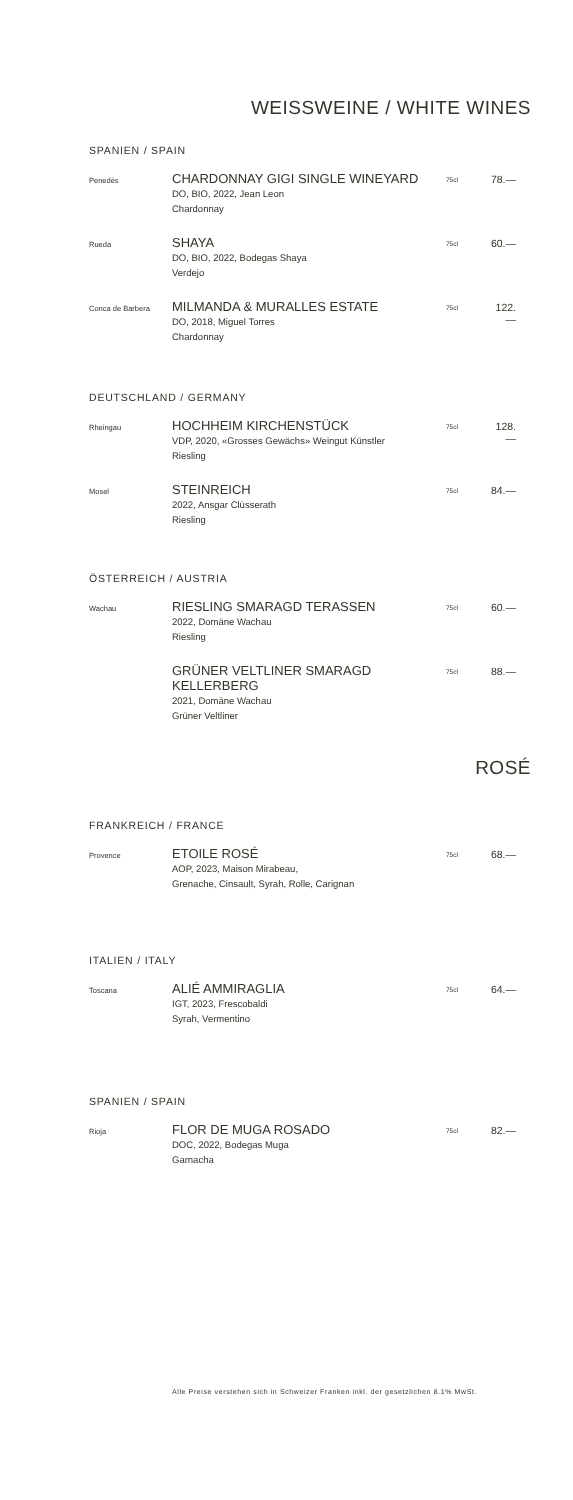WEISSWEINE / WHITE WINES
SPANIEN / SPAIN
| Penedés | CHARDONNAY GIGI SINGLE WINEYARD DO, BIO, 2022, Jean Leon Chardonnay | 75cl | 78.— |
| Rueda | SHAYA DO, BIO, 2022, Bodegas Shaya Verdejo | 75cl | 60.— |
| Conca de Barbera | MILMANDA & MURALLES ESTATE DO, 2018, Miguel Torres Chardonnay | 75cl | 122.— |
DEUTSCHLAND / GERMANY
| Rheingau | HOCHHEIM KIRCHENSTÜCK VDP, 2020, «Grosses Gewächs» Weingut Künstler Riesling | 75cl | 128.— |
| Mosel | STEINREICH 2022, Ansgar Clüsserath Riesling | 75cl | 84.— |
ÖSTERREICH / AUSTRIA
| Wachau | RIESLING SMARAGD TERASSEN 2022, Domäne Wachau Riesling | 75cl | 60.— |
| | GRÜNER VELTLINER SMARAGD KELLERBERG 2021, Domäne Wachau Grüner Veltliner | 75cl | 88.— |
ROSÉ
FRANKREICH / FRANCE
| Provence | ETOILE ROSÉ AOP, 2023, Maison Mirabeau, Grenache, Cinsault, Syrah, Rolle, Carignan | 75cl | 68.— |
ITALIEN / ITALY
| Toscana | ALIÉ AMMIRAGLIA IGT, 2023, Frescobaldi Syrah, Vermentino | 75cl | 64.— |
SPANIEN / SPAIN
| Rioja | FLOR DE MUGA ROSADO DOC, 2022, Bodegas Muga Garnacha | 75cl | 82.— |
Alle Preise verstehen sich in Schweizer Franken inkl. der gesetzlichen 8.1% MwSt.